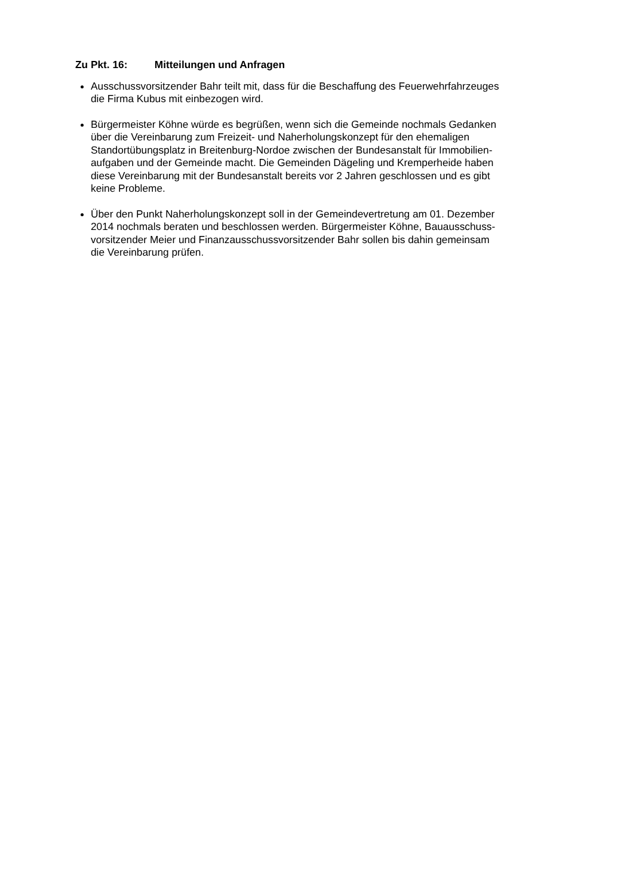Zu Pkt. 16: Mitteilungen und Anfragen
Ausschussvorsitzender Bahr teilt mit, dass für die Beschaffung des Feuerwehrfahrzeuges
die Firma Kubus mit einbezogen wird.
Bürgermeister Köhne würde es begrüßen, wenn sich die Gemeinde nochmals Gedanken
über die Vereinbarung zum Freizeit- und Naherholungskonzept für den ehemaligen
Standortübungsplatz in Breitenburg-Nordoe zwischen der Bundesanstalt für Immobilien-
aufgaben und der Gemeinde macht. Die Gemeinden Dägeling und Kremperheide haben
diese Vereinbarung mit der Bundesanstalt bereits vor 2 Jahren geschlossen und es gibt
keine Probleme.
Über den Punkt Naherholungskonzept soll in der Gemeindevertretung am 01. Dezember
2014 nochmals beraten und beschlossen werden. Bürgermeister Köhne, Bauausschuss-
vorsitzender Meier und Finanzausschussvorsitzender Bahr sollen bis dahin gemeinsam
die Vereinbarung prüfen.